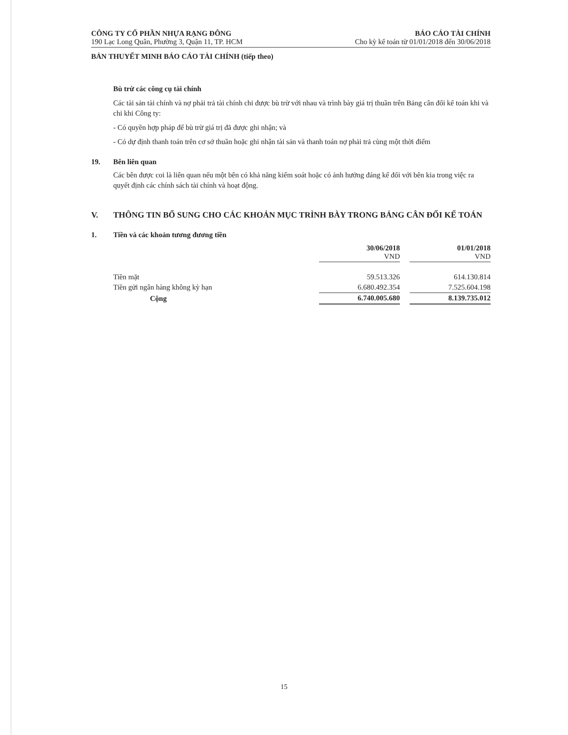CÔNG TY CỔ PHẦN NHỰA RẠNG ĐÔNG
190 Lạc Long Quân, Phường 3, Quận 11, TP. HCM
BÁO CÁO TÀI CHÍNH
Cho kỳ kế toán từ 01/01/2018 đến 30/06/2018
BẢN THUYẾT MINH BÁO CÁO TÀI CHÍNH (tiếp theo)
Bù trừ các công cụ tài chính
Các tài sản tài chính và nợ phải trả tài chính chỉ được bù trừ với nhau và trình bày giá trị thuần trên Bảng cân đối kế toán khi và chỉ khi Công ty:
- Có quyền hợp pháp để bù trừ giá trị đã được ghi nhận; và
- Có dự định thanh toán trên cơ sở thuần hoặc ghi nhận tài sản và thanh toán nợ phải trả cùng một thời điểm
19. Bên liên quan
Các bên được coi là liên quan nếu một bên có khả năng kiểm soát hoặc có ảnh hưởng đáng kể đối với bên kia trong việc ra quyết định các chính sách tài chính và hoạt động.
V. THÔNG TIN BỔ SUNG CHO CÁC KHOẢN MỤC TRÌNH BÀY TRONG BẢNG CÂN ĐỐI KẾ TOÁN
1. Tiền và các khoản tương đương tiền
| | 30/06/2018 VND | | 01/01/2018 VND |
| Tiền mặt | 59.513.326 | | 614.130.814 |
| Tiền gửi ngân hàng không kỳ hạn | 6.680.492.354 | | 7.525.604.198 |
| Cộng | 6.740.005.680 | | 8.139.735.012 |
15